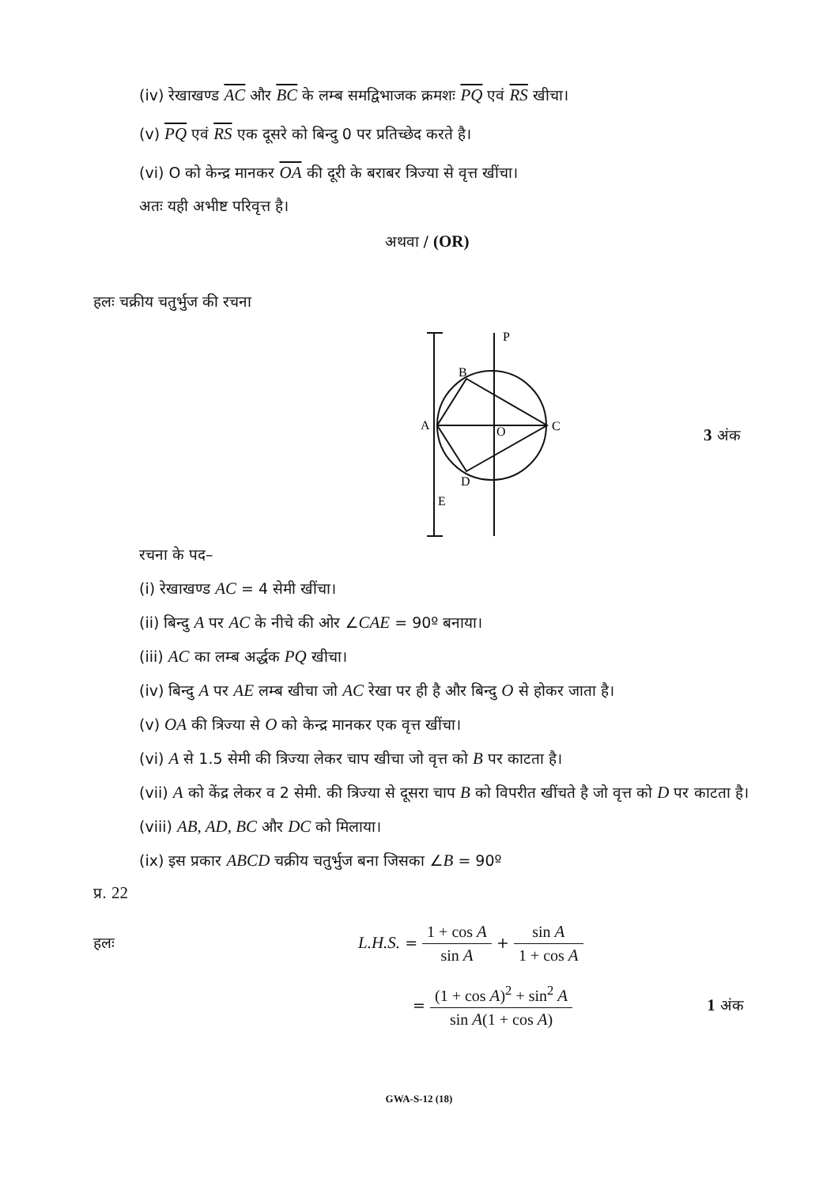(iv) रेखाखण्ड AC और BC के लम्ब समद्विभाजक क्रमशः PQ एवं RS खीचा।
(v) PQ एवं RS एक दूसरे को बिन्दु 0 पर प्रतिच्छेद करते है।
(vi) O को केन्द्र मानकर OA की दूरी के बराबर त्रिज्या से वृत्त खींचा।
अतः यही अभीष्ट परिवृत्त है।
अथवा / (OR)
हलः चक्रीय चतुर्भुज की रचना
P
B
A
C
O
D
E
3 अंक
रचना के पद–
(i) रेखाखण्ड AC = 4 सेमी खींचा।
(ii) बिन्दु A पर AC के नीचे की ओर ∠CAE = 90º बनाया।
(iii) AC का लम्ब अर्द्धक PQ खीचा।
(iv) बिन्दु A पर AE लम्ब खीचा जो AC रेखा पर ही है और बिन्दु O से होकर जाता है।
(v) OA की त्रिज्या से O को केन्द्र मानकर एक वृत्त खींचा।
(vi) A से 1.5 सेमी की त्रिज्या लेकर चाप खीचा जो वृत्त को B पर काटता है।
(vii) A को केंद्र लेकर व 2 सेमी. की त्रिज्या से दूसरा चाप B को विपरीत खींचते है जो वृत्त को D पर काटता है।
(viii) AB, AD, BC और DC को मिलाया।
(ix) इस प्रकार ABCD चक्रीय चतुर्भुज बना जिसका ∠B = 90º
प्र. 22
हलः
L.H.S. = 1 + cos A sin A + sin A 1 + cos A
= (1 + cos A)<sup>2</sup> + sin<sup>2</sup> A sin A(1 + cos A)
1 अंक
GWA-S-12 (18)